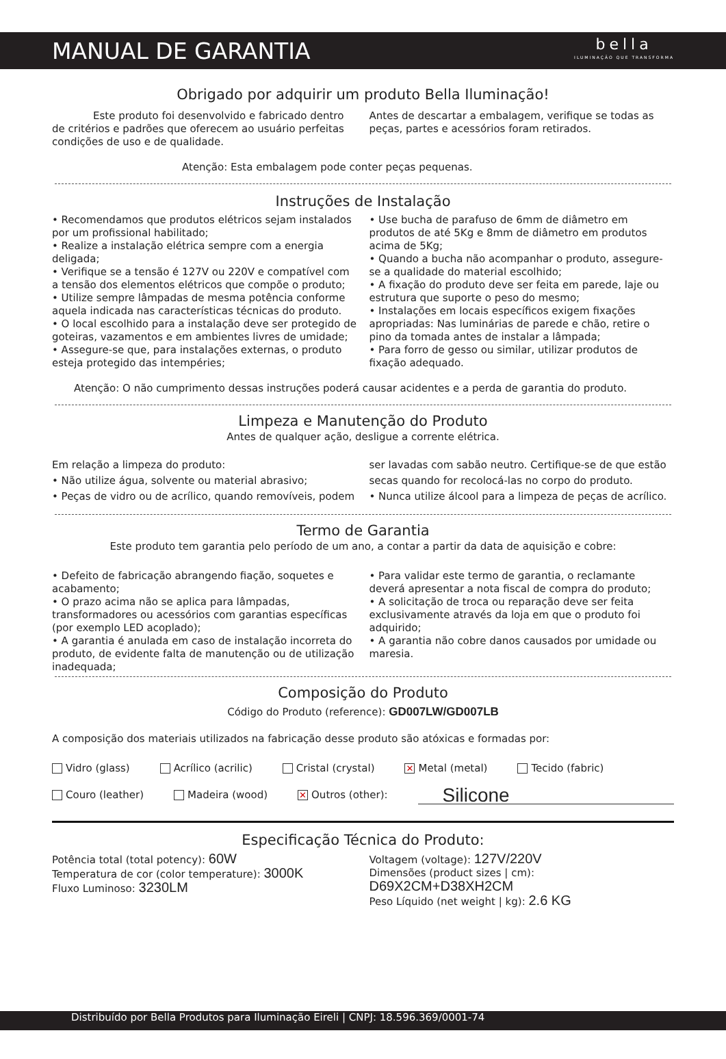MANUAL DE GARANTIA
bella
ILUMINAÇÃO QUE TRANSFORMA
Obrigado por adquirir um produto Bella Iluminação!
    Este produto foi desenvolvido e fabricado dentro de critérios e padrões que oferecem ao usuário perfeitas condições de uso e de qualidade.
Antes de descartar a embalagem, verifique se todas as peças, partes e acessórios foram retirados.
Atenção: Esta embalagem pode conter peças pequenas.
Instruções de Instalação
• Recomendamos que produtos elétricos sejam instalados por um profissional habilitado;
• Realize a instalação elétrica sempre com a energia deligada;
• Verifique se a tensão é 127V ou 220V e compatível com a tensão dos elementos elétricos que compõe o produto;
• Utilize sempre lâmpadas de mesma potência conforme aquela indicada nas características técnicas do produto.
• O local escolhido para a instalação deve ser protegido de goteiras, vazamentos e em ambientes livres de umidade;
• Assegure-se que, para instalações externas, o produto esteja protegido das intempéries;
• Use bucha de parafuso de 6mm de diâmetro em produtos de até 5Kg e 8mm de diâmetro em produtos acima de 5Kg;
• Quando a bucha não acompanhar o produto, assegure-se a qualidade do material escolhido;
• A fixação do produto deve ser feita em parede, laje ou estrutura que suporte o peso do mesmo;
• Instalações em locais específicos exigem fixações apropriadas: Nas luminárias de parede e chão, retire o pino da tomada antes de instalar a lâmpada;
• Para forro de gesso ou similar, utilizar produtos de fixação adequado.
Atenção: O não cumprimento dessas instruções poderá causar acidentes e a perda de garantia do produto.
Limpeza e Manutenção do Produto
Antes de qualquer ação, desligue a corrente elétrica.
Em relação a limpeza do produto:
• Não utilize água, solvente ou material abrasivo;
• Peças de vidro ou de acrílico, quando removíveis, podem
ser lavadas com sabão neutro. Certifique-se de que estão secas quando for recolocá-las no corpo do produto.
• Nunca utilize álcool para a limpeza de peças de acrílico.
Termo de Garantia
Este produto tem garantia pelo período de um ano, a contar a partir da data de aquisição e cobre:
• Defeito de fabricação abrangendo fiação, soquetes e acabamento;
• O prazo acima não se aplica para lâmpadas, transformadores ou acessórios com garantias específicas (por exemplo LED acoplado);
• A garantia é anulada em caso de instalação incorreta do produto, de evidente falta de manutenção ou de utilização inadequada;
• Para validar este termo de garantia, o reclamante deverá apresentar a nota fiscal de compra do produto;
• A solicitação de troca ou reparação deve ser feita exclusivamente através da loja em que o produto foi adquirido;
• A garantia não cobre danos causados por umidade ou maresia.
Composição do Produto
Código do Produto (reference): GD007LW/GD007LB
A composição dos materiais utilizados na fabricação desse produto são atóxicas e formadas por:
Vidro (glass) Acrílico (acrilic) Cristal (crystal) ✕ Metal (metal) Tecido (fabric) Couro (leather) Madeira (wood) ✕ Outros (other): Silicone
Especificação Técnica do Produto:
Potência total (total potency): 60W
Temperatura de cor (color temperature): 3000K
Fluxo Luminoso: 3230LM
Voltagem (voltage): 127V/220V
Dimensões (product sizes | cm): D69X2CM+D38XH2CM
Peso Líquido (net weight | kg): 2.6 KG
Distribuído por Bella Produtos para Iluminação Eireli | CNPJ: 18.596.369/0001-74